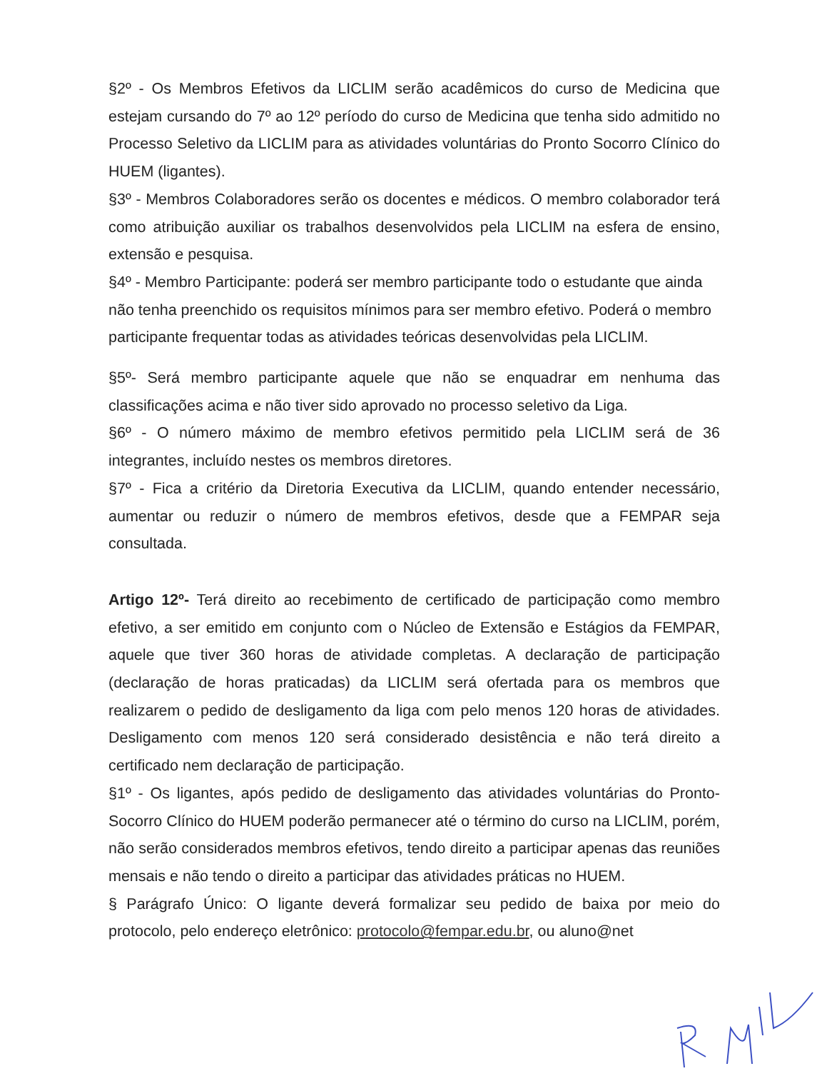§2º - Os Membros Efetivos da LICLIM serão acadêmicos do curso de Medicina que estejam cursando do 7º ao 12º período do curso de Medicina que tenha sido admitido no Processo Seletivo da LICLIM para as atividades voluntárias do Pronto Socorro Clínico do HUEM (ligantes).
§3º - Membros Colaboradores serão os docentes e médicos. O membro colaborador terá como atribuição auxiliar os trabalhos desenvolvidos pela LICLIM na esfera de ensino, extensão e pesquisa.
§4º - Membro Participante: poderá ser membro participante todo o estudante que ainda não tenha preenchido os requisitos mínimos para ser membro efetivo. Poderá o membro participante frequentar todas as atividades teóricas desenvolvidas pela LICLIM.
§5º- Será membro participante aquele que não se enquadrar em nenhuma das classificações acima e não tiver sido aprovado no processo seletivo da Liga.
§6º - O número máximo de membro efetivos permitido pela LICLIM será de 36 integrantes, incluído nestes os membros diretores.
§7º - Fica a critério da Diretoria Executiva da LICLIM, quando entender necessário, aumentar ou reduzir o número de membros efetivos, desde que a FEMPAR seja consultada.
Artigo 12º- Terá direito ao recebimento de certificado de participação como membro efetivo, a ser emitido em conjunto com o Núcleo de Extensão e Estágios da FEMPAR, aquele que tiver 360 horas de atividade completas. A declaração de participação (declaração de horas praticadas) da LICLIM será ofertada para os membros que realizarem o pedido de desligamento da liga com pelo menos 120 horas de atividades. Desligamento com menos 120 será considerado desistência e não terá direito a certificado nem declaração de participação.
§1º - Os ligantes, após pedido de desligamento das atividades voluntárias do Pronto-Socorro Clínico do HUEM poderão permanecer até o término do curso na LICLIM, porém, não serão considerados membros efetivos, tendo direito a participar apenas das reuniões mensais e não tendo o direito a participar das atividades práticas no HUEM.
§ Parágrafo Único: O ligante deverá formalizar seu pedido de baixa por meio do protocolo, pelo endereço eletrônico: protocolo@fempar.edu.br, ou aluno@net